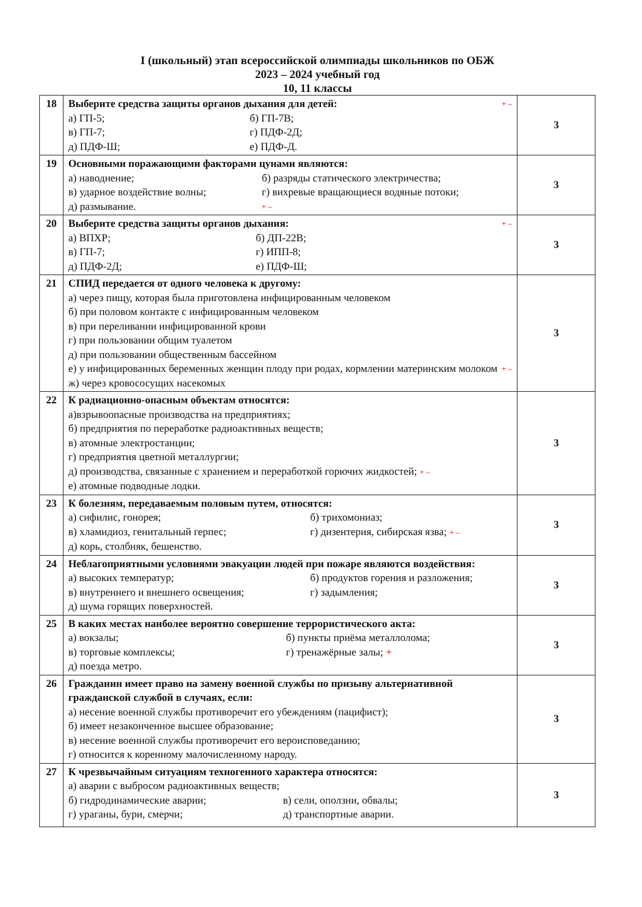I (школьный) этап всероссийской олимпиады школьников по ОБЖ
2023 – 2024 учебный год
10, 11 классы
| 18 | Выберите средства защиты органов дыхания для детей: + – а) ГП-5; б) ГП-7В; в) ГП-7; г) ПДФ-2Д; д) ПДФ-Ш; е) ПДФ-Д. | 3 |
| 19 | Основными поражающими факторами цунами являются: а) наводнение; б) разряды статического электричества; в) ударное воздействие волны; г) вихревые вращающиеся водяные потоки; д) размывание. + – | 3 |
| 20 | Выберите средства защиты органов дыхания: + – а) ВПХР; б) ДП-22В; в) ГП-7; г) ИПП-8; д) ПДФ-2Д; е) ПДФ-Ш; | 3 |
| 21 | СПИД передается от одного человека к другому: а) через пищу, которая была приготовлена инфицированным человеком б) при половом контакте с инфицированным человеком в) при переливании инфицированной крови г) при пользовании общим туалетом д) при пользовании общественным бассейном е) у инфицированных беременных женщин плоду при родах, кормлении материнским молоком + – ж) через кровососущих насекомых | 3 |
| 22 | К радиационно-опасным объектам относятся: а)взрывоопасные производства на предприятиях; б) предприятия по переработке радиоактивных веществ; в) атомные электростанции; г) предприятия цветной металлургии; д) производства, связанные с хранением и переработкой горючих жидкостей; + – е) атомные подводные лодки. | 3 |
| 23 | К болезням, передаваемым половым путем, относятся: а) сифилис, гонорея; б) трихомониаз; в) хламидиоз, генитальный герпес; г) дизентерия, сибирская язва; + – д) корь, столбняк, бешенство. | 3 |
| 24 | Неблагоприятными условиями эвакуации людей при пожаре являются воздействия: а) высоких температур; б) продуктов горения и разложения; в) внутреннего и внешнего освещения; г) задымления; д) шума горящих поверхностей. | 3 |
| 25 | В каких местах наиболее вероятно совершение террористического акта: а) вокзалы; б) пункты приёма металлолома; в) торговые комплексы; г) тренажёрные залы; + д) поезда метро. | 3 |
| 26 | Гражданин имеет право на замену военной службы по призыву альтернативной гражданской службой в случаях, если: а) несение военной службы противоречит его убеждениям (пацифист); б) имеет незаконченное высшее образование; в) несение военной службы противоречит его вероисповеданию; г) относится к коренному малочисленному народу. | 3 |
| 27 | К чрезвычайным ситуациям техногенного характера относятся: а) аварии с выбросом радиоактивных веществ; б) гидродинамические аварии; в) сели, оползни, обвалы; г) ураганы, бури, смерчи; д) транспортные аварии. | 3 |